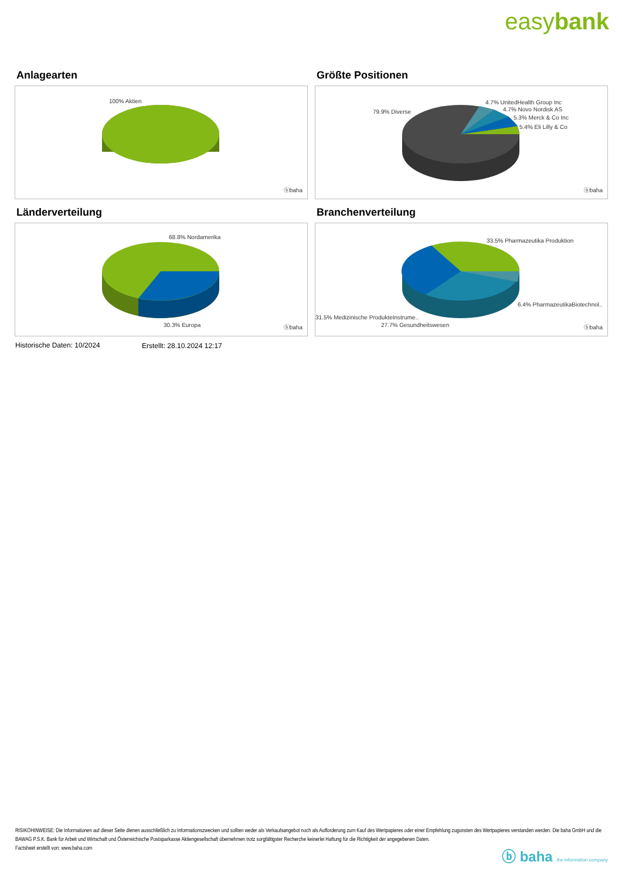easybank
Anlagearten
100% Aktien
ⓑbaha
Größte Positionen
79.9% Diverse
4.7% UnitedHealth Group Inc
4.7% Novo Nordisk AS
5.3% Merck & Co Inc
5.4% Eli Lilly & Co
ⓑbaha
Länderverteilung
68.8% Nordamerika
30.3% Europa ⓑbaha
Branchenverteilung
33.5% Pharmazeutika Produktion
6.4% PharmazeutikaBiotechnol..
31.5% Medizinische ProdukteInstrume..
27.7% Gesundheitswesen ⓑbaha
Historische Daten: 10/2024 Erstellt: 28.10.2024 12:17
RISIKOHINWEISE: Die Informationen auf dieser Seite dienen ausschließlich zu Informationszwecken und sollten weder als Verkaufsangebot noch als Aufforderung zum Kauf des Wertpapieres oder einer Empfehlung zugunsten des Wertpapieres verstanden werden. Die baha GmbH und die BAWAG P.S.K. Bank für Arbeit und Wirtschaft und Österreichische Postsparkasse Aktiengesellschaft übernehmen trotz sorgfältigster Recherche keinerlei Haftung für die Richtigkeit der angegebenen Daten.
Factsheet erstellt von: www.baha.com
ⓑ baha the information company